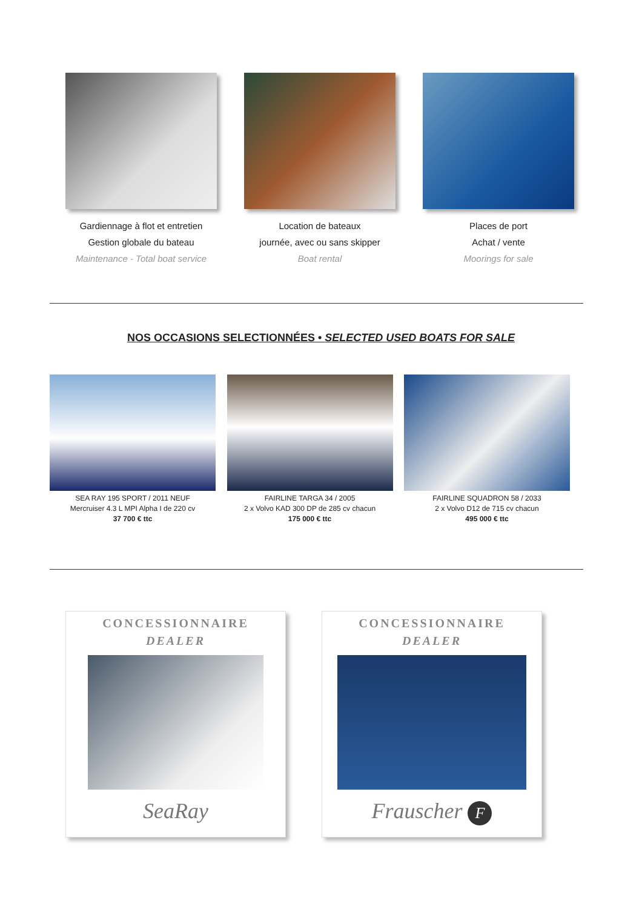Gardiennage à flot et entretien
Gestion globale du bateau
Maintenance - Total boat service
Location de bateaux
journée, avec ou sans skipper
Boat rental
Places de port
Achat / vente
Moorings for sale
NOS OCCASIONS SELECTIONNÉES • SELECTED USED BOATS FOR SALE
SEA RAY 195 SPORT / 2011 NEUF
Mercruiser 4.3 L MPI Alpha I de 220 cv
37 700 € ttc
FAIRLINE TARGA 34 / 2005
2 x Volvo KAD 300 DP de 285 cv chacun
175 000 € ttc
FAIRLINE SQUADRON 58 / 2033
2 x Volvo D12 de 715 cv chacun
495 000 € ttc
CONCESSIONNAIRE
DEALER
SeaRay
CONCESSIONNAIRE
DEALER
Frauscher F